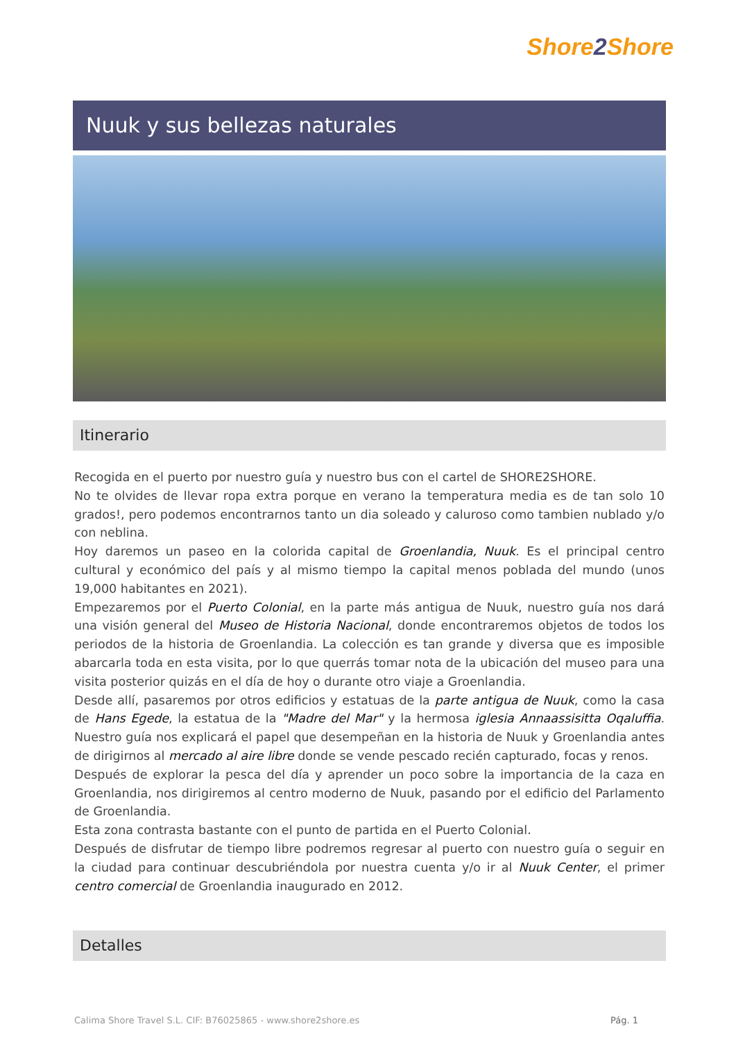Shore2 Shore
Nuuk y sus bellezas naturales
Itinerario
Recogida en el puerto por nuestro guía y nuestro bus con el cartel de SHORE2SHORE.
No te olvides de llevar ropa extra porque en verano la temperatura media es de tan solo 10 grados!, pero podemos encontrarnos tanto un dia soleado y caluroso como tambien nublado y/o con neblina.
Hoy daremos un paseo en la colorida capital de Groenlandia, Nuuk. Es el principal centro cultural y económico del país y al mismo tiempo la capital menos poblada del mundo (unos 19,000 habitantes en 2021).
Empezaremos por el Puerto Colonial, en la parte más antigua de Nuuk, nuestro guía nos dará una visión general del Museo de Historia Nacional, donde encontraremos objetos de todos los periodos de la historia de Groenlandia. La colección es tan grande y diversa que es imposible abarcarla toda en esta visita, por lo que querrás tomar nota de la ubicación del museo para una visita posterior quizás en el día de hoy o durante otro viaje a Groenlandia.
Desde allí, pasaremos por otros edificios y estatuas de la parte antigua de Nuuk, como la casa de Hans Egede, la estatua de la "Madre del Mar" y la hermosa iglesia Annaassisitta Oqaluffia. Nuestro guía nos explicará el papel que desempeñan en la historia de Nuuk y Groenlandia antes de dirigirnos al mercado al aire libre donde se vende pescado recién capturado, focas y renos.
Después de explorar la pesca del día y aprender un poco sobre la importancia de la caza en Groenlandia, nos dirigiremos al centro moderno de Nuuk, pasando por el edificio del Parlamento de Groenlandia.
Esta zona contrasta bastante con el punto de partida en el Puerto Colonial.
Después de disfrutar de tiempo libre podremos regresar al puerto con nuestro guía o seguir en la ciudad para continuar descubriéndola por nuestra cuenta y/o ir al Nuuk Center, el primer centro comercial de Groenlandia inaugurado en 2012.
Detalles
Calima Shore Travel S.L. CIF: B76025865 - www.shore2shore.es
Pág. 1